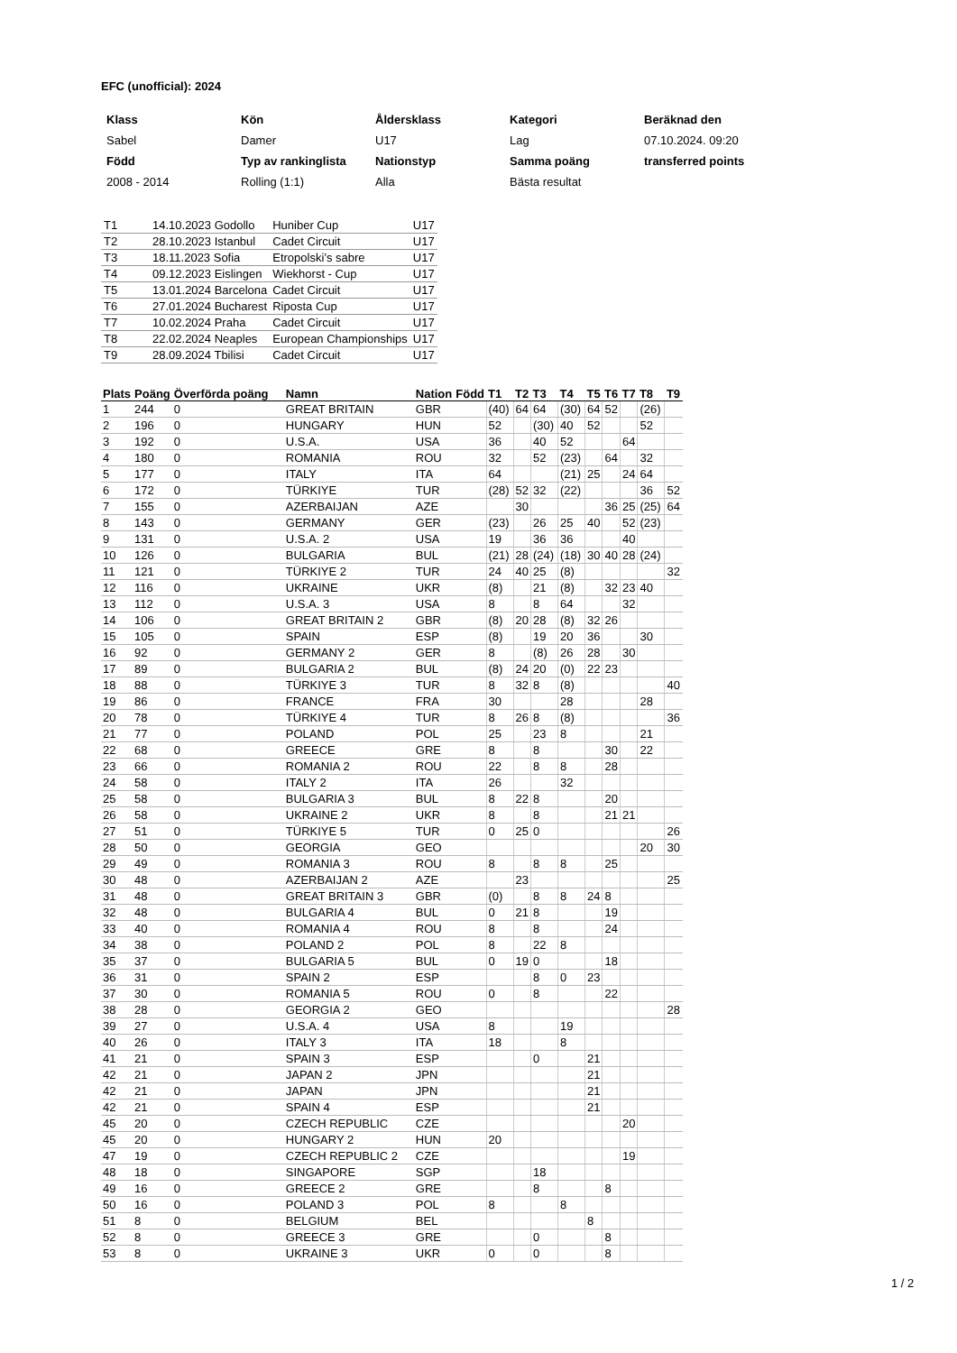EFC (unofficial): 2024
| Klass | Kön | Åldersklass | Kategori | Beräknad den |
| --- | --- | --- | --- | --- |
| Sabel | Damer | U17 | Lag | 07.10.2024. 09:20 |
| Född | Typ av rankinglista | Nationstyp | Samma poäng | transferred points |
| 2008 - 2014 | Rolling (1:1) | Alla | Bästa resultat | |
| T1 | 14.10.2023 Godollo | Huniber Cup | U17 |
| T2 | 28.10.2023 Istanbul | Cadet Circuit | U17 |
| T3 | 18.11.2023 Sofia | Etropolski’s sabre | U17 |
| T4 | 09.12.2023 Eislingen | Wiekhorst - Cup | U17 |
| T5 | 13.01.2024 Barcelona | Cadet Circuit | U17 |
| T6 | 27.01.2024 Bucharest | Riposta Cup | U17 |
| T7 | 10.02.2024 Praha | Cadet Circuit | U17 |
| T8 | 22.02.2024 Neaples | European Championships | U17 |
| T9 | 28.09.2024 Tbilisi | Cadet Circuit | U17 |
| Plats | Poäng | Överförda poäng | Namn | Nation | Född | T1 | T2 | T3 | T4 | T5 | T6 | T7 | T8 | T9 |
| --- | --- | --- | --- | --- | --- | --- | --- | --- | --- | --- | --- | --- | --- | --- |
| 1 | 244 | 0 | GREAT BRITAIN | GBR | | (40) | 64 | 64 | (30) | 64 | 52 | | (26) | |
| 2 | 196 | 0 | HUNGARY | HUN | | 52 | | (30) | 40 | 52 | | | 52 | |
| 3 | 192 | 0 | U.S.A. | USA | | 36 | | 40 | 52 | | | 64 | | |
| 4 | 180 | 0 | ROMANIA | ROU | | 32 | | 52 | (23) | | 64 | | 32 | |
| 5 | 177 | 0 | ITALY | ITA | | 64 | | | (21) | 25 | | 24 | 64 | |
| 6 | 172 | 0 | TÜRKIYE | TUR | | (28) | 52 | 32 | (22) | | | | 36 | 52 |
| 7 | 155 | 0 | AZERBAIJAN | AZE | | | 30 | | | | 36 | 25 | (25) | 64 |
| 8 | 143 | 0 | GERMANY | GER | | (23) | | 26 | 25 | 40 | | 52 | (23) | |
| 9 | 131 | 0 | U.S.A. 2 | USA | | 19 | | 36 | 36 | | | 40 | | |
| 10 | 126 | 0 | BULGARIA | BUL | | (21) | 28 | (24) | (18) | 30 | 40 | 28 | (24) | |
| 11 | 121 | 0 | TÜRKIYE 2 | TUR | | 24 | 40 | 25 | (8) | | | | | 32 |
| 12 | 116 | 0 | UKRAINE | UKR | | (8) | | 21 | (8) | | 32 | 23 | 40 | |
| 13 | 112 | 0 | U.S.A. 3 | USA | | 8 | | 8 | 64 | | | 32 | | |
| 14 | 106 | 0 | GREAT BRITAIN 2 | GBR | | (8) | 20 | 28 | (8) | 32 | 26 | | | |
| 15 | 105 | 0 | SPAIN | ESP | | (8) | | 19 | 20 | 36 | | | 30 | |
| 16 | 92 | 0 | GERMANY 2 | GER | | 8 | | (8) | 26 | 28 | | 30 | | |
| 17 | 89 | 0 | BULGARIA 2 | BUL | | (8) | 24 | 20 | (0) | 22 | 23 | | | |
| 18 | 88 | 0 | TÜRKIYE 3 | TUR | | 8 | 32 | 8 | (8) | | | | | 40 |
| 19 | 86 | 0 | FRANCE | FRA | | 30 | | | 28 | | | | 28 | |
| 20 | 78 | 0 | TÜRKIYE 4 | TUR | | 8 | 26 | 8 | (8) | | | | | 36 |
| 21 | 77 | 0 | POLAND | POL | | 25 | | 23 | 8 | | | | 21 | |
| 22 | 68 | 0 | GREECE | GRE | | 8 | | 8 | | | 30 | | 22 | |
| 23 | 66 | 0 | ROMANIA 2 | ROU | | 22 | | 8 | 8 | | 28 | | | |
| 24 | 58 | 0 | ITALY 2 | ITA | | 26 | | | 32 | | | | | |
| 25 | 58 | 0 | BULGARIA 3 | BUL | | 8 | 22 | 8 | | | 20 | | | |
| 26 | 58 | 0 | UKRAINE 2 | UKR | | 8 | | 8 | | | 21 | 21 | | |
| 27 | 51 | 0 | TÜRKIYE 5 | TUR | | 0 | 25 | 0 | | | | | | 26 |
| 28 | 50 | 0 | GEORGIA | GEO | | | | | | | | | 20 | 30 |
| 29 | 49 | 0 | ROMANIA 3 | ROU | | 8 | | 8 | 8 | | 25 | | | |
| 30 | 48 | 0 | AZERBAIJAN 2 | AZE | | | 23 | | | | | | | 25 |
| 31 | 48 | 0 | GREAT BRITAIN 3 | GBR | | (0) | | 8 | 8 | 24 | 8 | | | |
| 32 | 48 | 0 | BULGARIA 4 | BUL | | 0 | 21 | 8 | | | 19 | | | |
| 33 | 40 | 0 | ROMANIA 4 | ROU | | 8 | | 8 | | | 24 | | | |
| 34 | 38 | 0 | POLAND 2 | POL | | 8 | | 22 | 8 | | | | | |
| 35 | 37 | 0 | BULGARIA 5 | BUL | | 0 | 19 | 0 | | | 18 | | | |
| 36 | 31 | 0 | SPAIN 2 | ESP | | | | 8 | 0 | 23 | | | | |
| 37 | 30 | 0 | ROMANIA 5 | ROU | | 0 | | 8 | | | 22 | | | |
| 38 | 28 | 0 | GEORGIA 2 | GEO | | | | | | | | | | 28 |
| 39 | 27 | 0 | U.S.A. 4 | USA | | 8 | | | 19 | | | | | |
| 40 | 26 | 0 | ITALY 3 | ITA | | 18 | | | 8 | | | | | |
| 41 | 21 | 0 | SPAIN 3 | ESP | | | | 0 | | 21 | | | | |
| 42 | 21 | 0 | JAPAN 2 | JPN | | | | | | 21 | | | | |
| 42 | 21 | 0 | JAPAN | JPN | | | | | | 21 | | | | |
| 42 | 21 | 0 | SPAIN 4 | ESP | | | | | | 21 | | | | |
| 45 | 20 | 0 | CZECH REPUBLIC | CZE | | | | | | | | 20 | | |
| 45 | 20 | 0 | HUNGARY 2 | HUN | | 20 | | | | | | | | |
| 47 | 19 | 0 | CZECH REPUBLIC 2 | CZE | | | | | | | | 19 | | |
| 48 | 18 | 0 | SINGAPORE | SGP | | | | 18 | | | | | | |
| 49 | 16 | 0 | GREECE 2 | GRE | | | | 8 | | | 8 | | | |
| 50 | 16 | 0 | POLAND 3 | POL | | 8 | | | 8 | | | | | |
| 51 | 8 | 0 | BELGIUM | BEL | | | | | | 8 | | | | |
| 52 | 8 | 0 | GREECE 3 | GRE | | | | 0 | | | 8 | | | |
| 53 | 8 | 0 | UKRAINE 3 | UKR | | 0 | | 0 | | | 8 | | | |
1 / 2